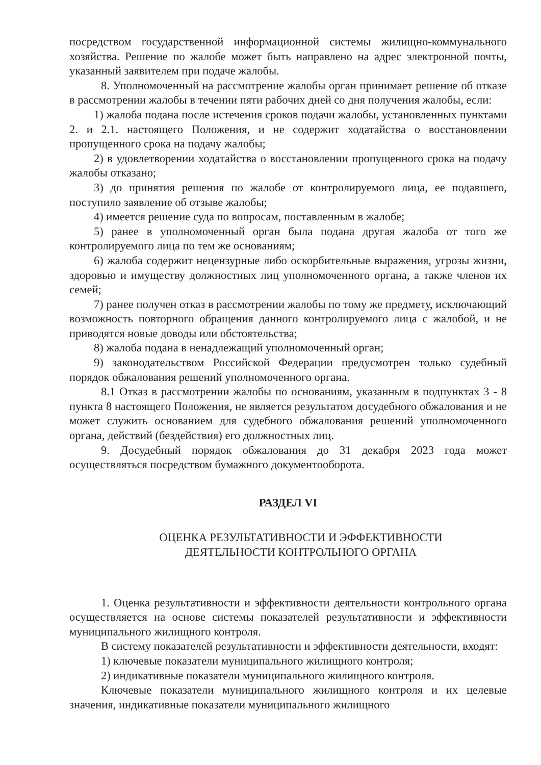посредством государственной информационной системы жилищно-коммунального хозяйства. Решение по жалобе может быть направлено на адрес электронной почты, указанный заявителем при подаче жалобы.
8. Уполномоченный на рассмотрение жалобы орган принимает решение об отказе в рассмотрении жалобы в течении пяти рабочих дней со дня получения жалобы, если:
1) жалоба подана после истечения сроков подачи жалобы, установленных пунктами 2. и 2.1. настоящего Положения, и не содержит ходатайства о восстановлении пропущенного срока на подачу жалобы;
2) в удовлетворении ходатайства о восстановлении пропущенного срока на подачу жалобы отказано;
3) до принятия решения по жалобе от контролируемого лица, ее подавшего, поступило заявление об отзыве жалобы;
4) имеется решение суда по вопросам, поставленным в жалобе;
5) ранее в уполномоченный орган была подана другая жалоба от того же контролируемого лица по тем же основаниям;
6) жалоба содержит нецензурные либо оскорбительные выражения, угрозы жизни, здоровью и имуществу должностных лиц уполномоченного органа, а также членов их семей;
7) ранее получен отказ в рассмотрении жалобы по тому же предмету, исключающий возможность повторного обращения данного контролируемого лица с жалобой, и не приводятся новые доводы или обстоятельства;
8) жалоба подана в ненадлежащий уполномоченный орган;
9) законодательством Российской Федерации предусмотрен только судебный порядок обжалования решений уполномоченного органа.
8.1 Отказ в рассмотрении жалобы по основаниям, указанным в подпунктах 3 - 8 пункта 8 настоящего Положения, не является результатом досудебного обжалования и не может служить основанием для судебного обжалования решений уполномоченного органа, действий (бездействия) его должностных лиц.
9. Досудебный порядок обжалования до 31 декабря 2023 года может осуществляться посредством бумажного документооборота.
РАЗДЕЛ VI
ОЦЕНКА РЕЗУЛЬТАТИВНОСТИ И ЭФФЕКТИВНОСТИ
ДЕЯТЕЛЬНОСТИ КОНТРОЛЬНОГО ОРГАНА
1. Оценка результативности и эффективности деятельности контрольного органа осуществляется на основе системы показателей результативности и эффективности муниципального жилищного контроля.
В систему показателей результативности и эффективности деятельности, входят:
1) ключевые показатели муниципального жилищного контроля;
2) индикативные показатели муниципального жилищного контроля.
Ключевые показатели муниципального жилищного контроля и их целевые значения, индикативные показатели муниципального жилищного